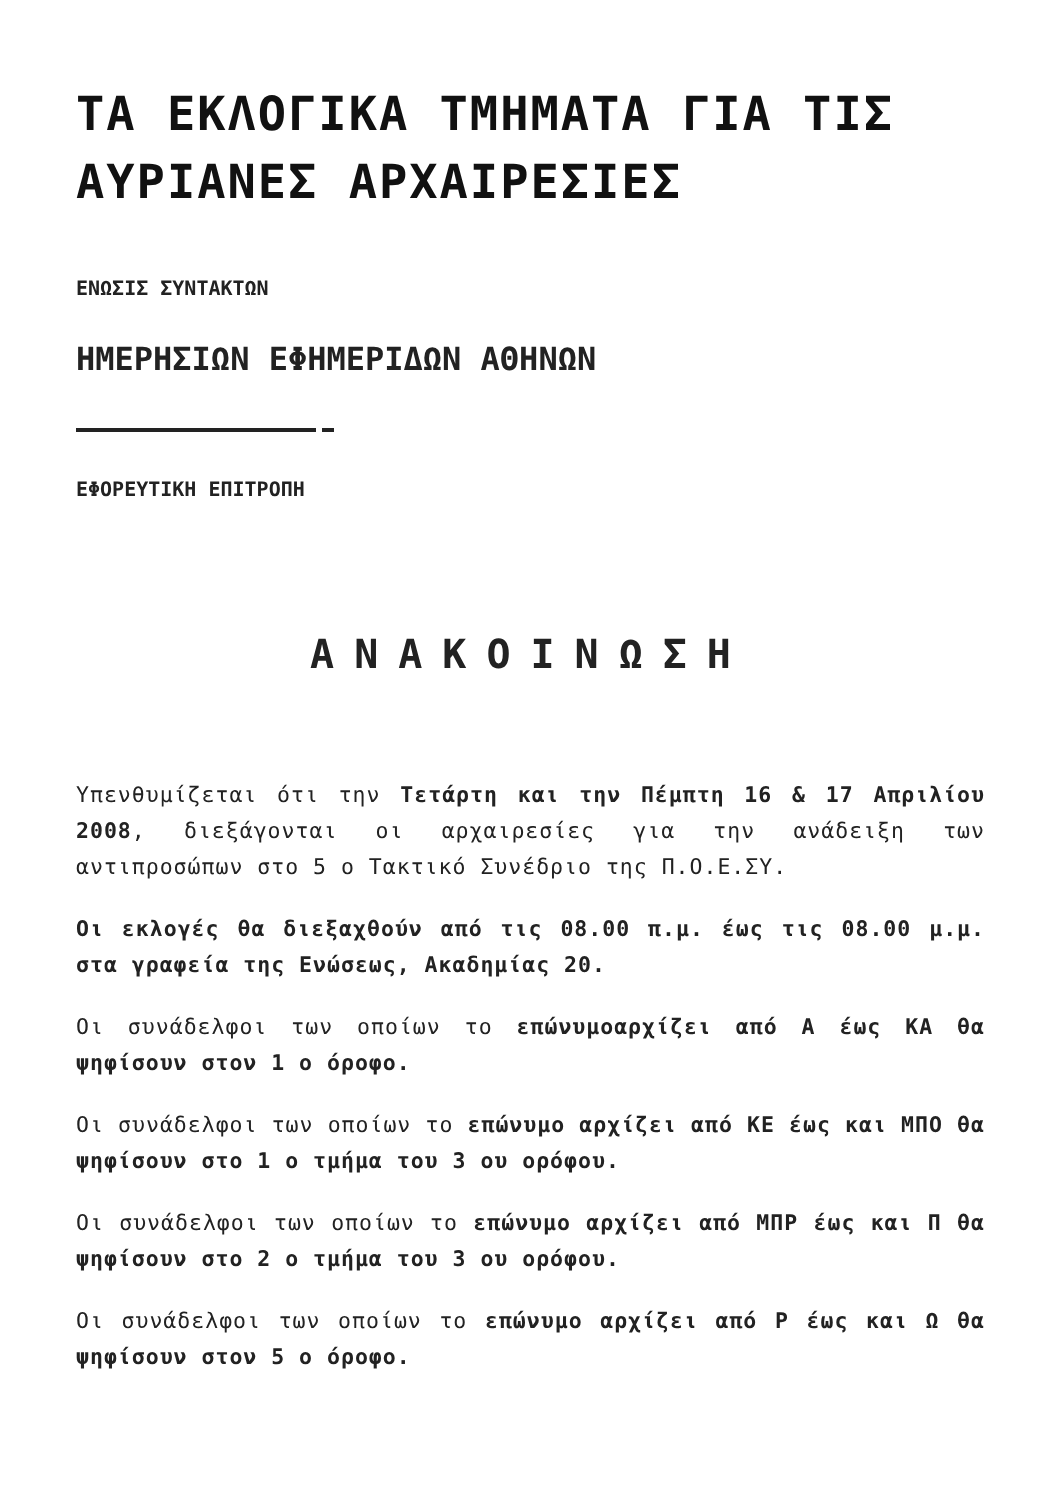ΤΑ ΕΚΛΟΓΙΚΑ ΤΜΗΜΑΤΑ ΓΙΑ ΤΙΣ ΑΥΡΙΑΝΕΣ ΑΡΧΑΙΡΕΣΙΕΣ
ΕΝΩΣΙΣ ΣΥΝΤΑΚΤΩΝ
ΗΜΕΡΗΣΙΩΝ ΕΦΗΜΕΡΙΔΩΝ ΑΘΗΝΩΝ
ΕΦΟΡΕΥΤΙΚΗ ΕΠΙΤΡΟΠΗ
ΑΝΑΚΟΙΝΩΣΗ
Υπενθυμίζεται ότι την Τετάρτη και την Πέμπτη 16 & 17 Απριλίου 2008, διεξάγονται οι αρχαιρεσίες για την ανάδειξη των αντιπροσώπων στο 5 ο Τακτικό Συνέδριο της Π.Ο.Ε.ΣΥ.
Οι εκλογές θα διεξαχθούν από τις 08.00 π.μ. έως τις 08.00 μ.μ. στα γραφεία της Ενώσεως, Ακαδημίας 20.
Οι συνάδελφοι των οποίων το επώνυμοαρχίζει από Α έως ΚΑ θα ψηφίσουν στον 1 ο όροφο.
Οι συνάδελφοι των οποίων το επώνυμο αρχίζει από ΚΕ έως και ΜΠΟ θα ψηφίσουν στο 1 ο τμήμα του 3 ου ορόφου.
Οι συνάδελφοι των οποίων το επώνυμο αρχίζει από ΜΠΡ έως και Π θα ψηφίσουν στο 2 ο τμήμα του 3 ου ορόφου.
Οι συνάδελφοι των οποίων το επώνυμο αρχίζει από Ρ έως και Ω θα ψηφίσουν στον 5 ο όροφο.